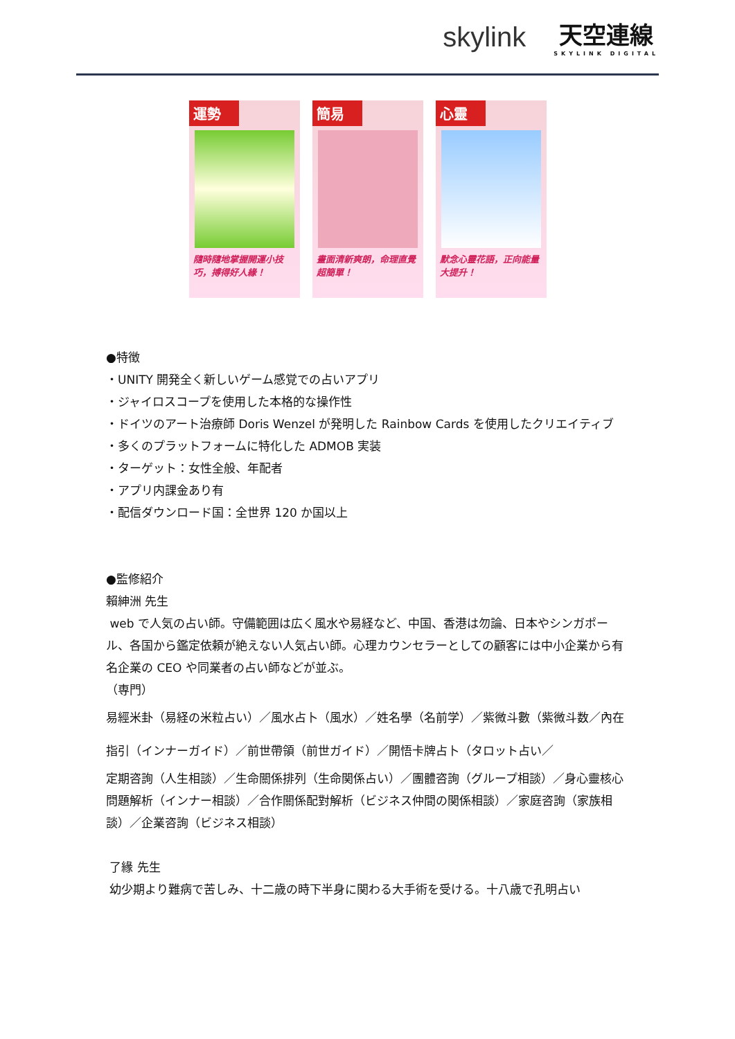skylink
天空連線
SKYLINK DIGITAL
運勢
隨時隨地掌握開運小技巧，搏得好人緣！
簡易
畫面清新爽朗，命理直覺超簡單！
心靈
默念心靈花語，正向能量大提升！
●特徴
・UNITY 開発全く新しいゲーム感覚での占いアプリ
・ジャイロスコープを使用した本格的な操作性
・ドイツのアート治療師 Doris Wenzel が発明した Rainbow Cards を使用したクリエイティブ
・多くのプラットフォームに特化した ADMOB 実装
・ターゲット：女性全般、年配者
・アプリ内課金あり有
・配信ダウンロード国：全世界 120 か国以上
●監修紹介
賴紳洲 先生
web で人気の占い師。守備範囲は広く風水や易経など、中国、香港は勿論、日本やシンガポール、各国から鑑定依頼が絶えない人気占い師。心理カウンセラーとしての顧客には中小企業から有名企業の CEO や同業者の占い師などが並ぶ。
（専門）
易經米卦（易経の米粒占い）／風水占卜（風水）／姓名學（名前学）／紫微斗數（紫微斗数／內在指引（インナーガイド）／前世帶領（前世ガイド）／開悟卡牌占卜（タロット占い／
定期咨詢（人生相談）／生命關係排列（生命関係占い）／團體咨詢（グループ相談）／身心靈核心問題解析（インナー相談）／合作關係配對解析（ビジネス仲間の関係相談）／家庭咨詢（家族相談）／企業咨詢（ビジネス相談）
了緣 先生
幼少期より難病で苦しみ、十二歳の時下半身に関わる大手術を受ける。十八歳で孔明占い